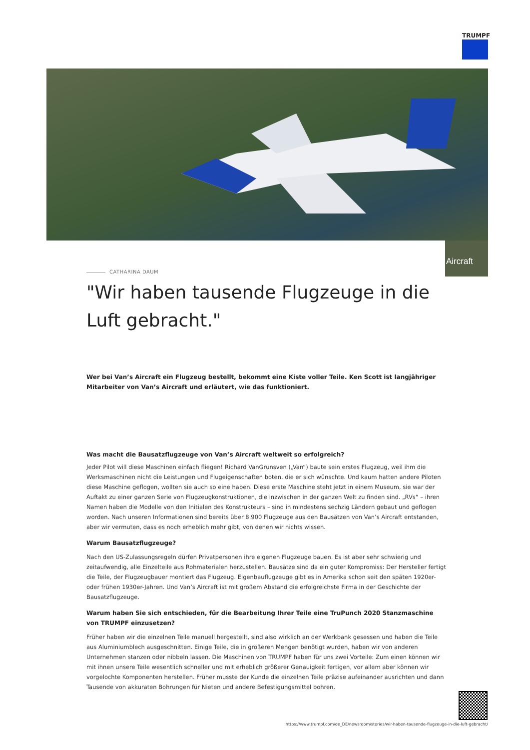TRUMPF
Aircraft
CATHARINA DAUM
"Wir haben tausende Flugzeuge in die Luft gebracht."
Wer bei Van’s Aircraft ein Flugzeug bestellt, bekommt eine Kiste voller Teile. Ken Scott ist langjähriger Mitarbeiter von Van’s Aircraft und erläutert, wie das funktioniert.
Was macht die Bausatzflugzeuge von Van’s Aircraft weltweit so erfolgreich?
Jeder Pilot will diese Maschinen einfach fliegen! Richard VanGrunsven („Van“) baute sein erstes Flugzeug, weil ihm die Werksmaschinen nicht die Leistungen und Flugeigenschaften boten, die er sich wünschte. Und kaum hatten andere Piloten diese Maschine geflogen, wollten sie auch so eine haben. Diese erste Maschine steht jetzt in einem Museum, sie war der Auftakt zu einer ganzen Serie von Flugzeugkonstruktionen, die inzwischen in der ganzen Welt zu finden sind. „RVs“ – ihren Namen haben die Modelle von den Initialen des Konstrukteurs – sind in mindestens sechzig Ländern gebaut und geflogen worden. Nach unseren Informationen sind bereits über 8.900 Flugzeuge aus den Bausätzen von Van’s Aircraft entstanden, aber wir vermuten, dass es noch erheblich mehr gibt, von denen wir nichts wissen.
Warum Bausatzflugzeuge?
Nach den US-Zulassungsregeln dürfen Privatpersonen ihre eigenen Flugzeuge bauen. Es ist aber sehr schwierig und zeitaufwendig, alle Einzelteile aus Rohmaterialen herzustellen. Bausätze sind da ein guter Kompromiss: Der Hersteller fertigt die Teile, der Flugzeugbauer montiert das Flugzeug. Eigenbauflugzeuge gibt es in Amerika schon seit den späten 1920er- oder frühen 1930er-Jahren. Und Van’s Aircraft ist mit großem Abstand die erfolgreichste Firma in der Geschichte der Bausatzflugzeuge.
Warum haben Sie sich entschieden, für die Bearbeitung Ihrer Teile eine TruPunch 2020 Stanzmaschine von TRUMPF einzusetzen?
Früher haben wir die einzelnen Teile manuell hergestellt, sind also wirklich an der Werkbank gesessen und haben die Teile aus Aluminiumblech ausgeschnitten. Einige Teile, die in größeren Mengen benötigt wurden, haben wir von anderen Unternehmen stanzen oder nibbeln lassen. Die Maschinen von TRUMPF haben für uns zwei Vorteile: Zum einen können wir mit ihnen unsere Teile wesentlich schneller und mit erheblich größerer Genauigkeit fertigen, vor allem aber können wir vorgelochte Komponenten herstellen. Früher musste der Kunde die einzelnen Teile präzise aufeinander ausrichten und dann Tausende von akkuraten Bohrungen für Nieten und andere Befestigungsmittel bohren.
https://www.trumpf.com/de_DE/newsroom/stories/wir-haben-tausende-flugzeuge-in-die-luft-gebracht/